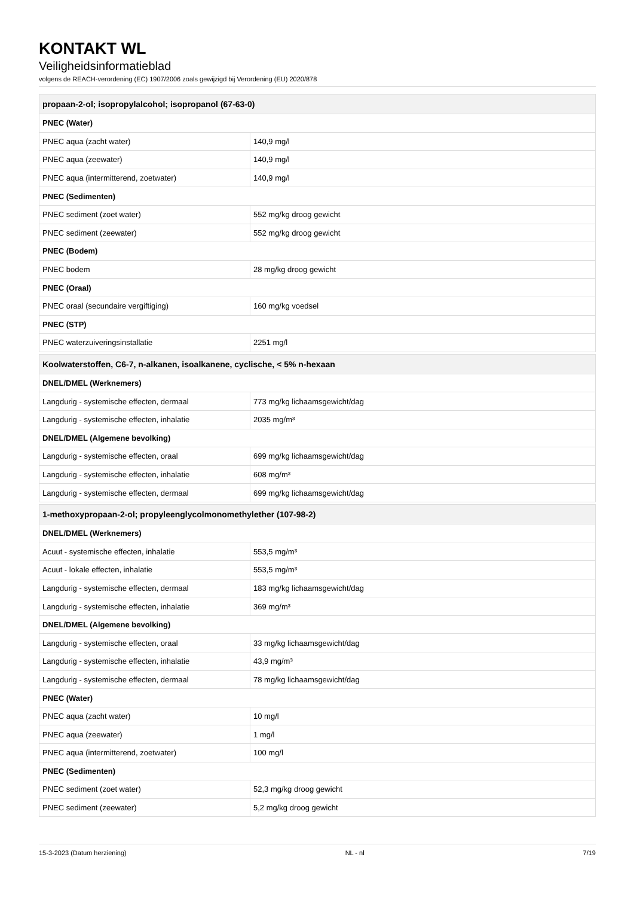KONTAKT WL
Veiligheidsinformatieblad
volgens de REACH-verordening (EC) 1907/2006 zoals gewijzigd bij Verordening (EU) 2020/878
| propaan-2-ol; isopropylalcohol; isopropanol (67-63-0) | |
| --- | --- |
| PNEC (Water) | |
| PNEC aqua (zacht water) | 140,9 mg/l |
| PNEC aqua (zeewater) | 140,9 mg/l |
| PNEC aqua (intermitterend, zoetwater) | 140,9 mg/l |
| PNEC (Sedimenten) | |
| PNEC sediment (zoet water) | 552 mg/kg droog gewicht |
| PNEC sediment (zeewater) | 552 mg/kg droog gewicht |
| PNEC (Bodem) | |
| PNEC bodem | 28 mg/kg droog gewicht |
| PNEC (Oraal) | |
| PNEC oraal (secundaire vergiftiging) | 160 mg/kg voedsel |
| PNEC (STP) | |
| PNEC waterzuiveringsinstallatie | 2251 mg/l |
| Koolwaterstoffen, C6-7, n-alkanen, isoalkanene, cyclische, < 5% n-hexaan | |
| DNEL/DMEL (Werknemers) | |
| Langdurig - systemische effecten, dermaal | 773 mg/kg lichaamsgewicht/dag |
| Langdurig - systemische effecten, inhalatie | 2035 mg/m³ |
| DNEL/DMEL (Algemene bevolking) | |
| Langdurig - systemische effecten, oraal | 699 mg/kg lichaamsgewicht/dag |
| Langdurig - systemische effecten, inhalatie | 608 mg/m³ |
| Langdurig - systemische effecten, dermaal | 699 mg/kg lichaamsgewicht/dag |
| 1-methoxypropaan-2-ol; propyleenglycolmonomethylether (107-98-2) | |
| DNEL/DMEL (Werknemers) | |
| Acuut - systemische effecten, inhalatie | 553,5 mg/m³ |
| Acuut - lokale effecten, inhalatie | 553,5 mg/m³ |
| Langdurig - systemische effecten, dermaal | 183 mg/kg lichaamsgewicht/dag |
| Langdurig - systemische effecten, inhalatie | 369 mg/m³ |
| DNEL/DMEL (Algemene bevolking) | |
| Langdurig - systemische effecten, oraal | 33 mg/kg lichaamsgewicht/dag |
| Langdurig - systemische effecten, inhalatie | 43,9 mg/m³ |
| Langdurig - systemische effecten, dermaal | 78 mg/kg lichaamsgewicht/dag |
| PNEC (Water) | |
| PNEC aqua (zacht water) | 10 mg/l |
| PNEC aqua (zeewater) | 1 mg/l |
| PNEC aqua (intermitterend, zoetwater) | 100 mg/l |
| PNEC (Sedimenten) | |
| PNEC sediment (zoet water) | 52,3 mg/kg droog gewicht |
| PNEC sediment (zeewater) | 5,2 mg/kg droog gewicht |
15-3-2023 (Datum herziening) NL - nl 7/19